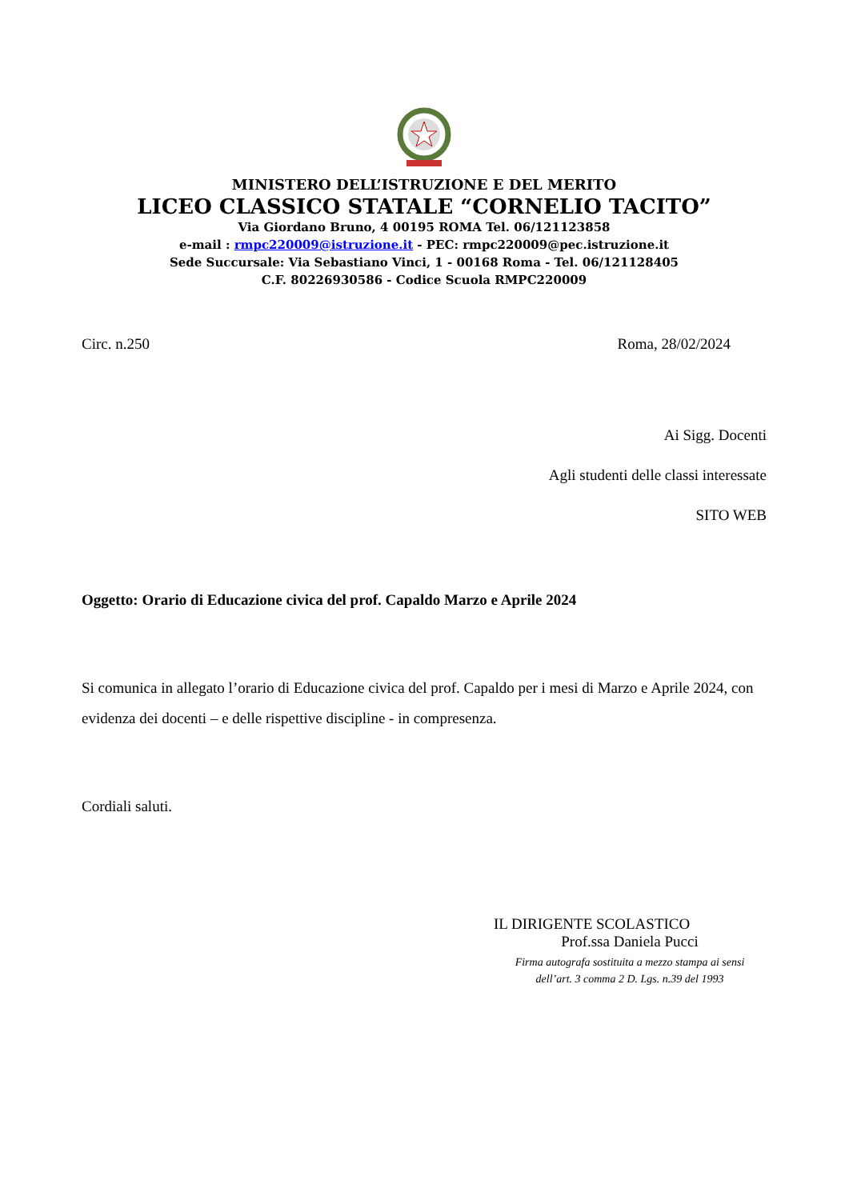MINISTERO DELL’ISTRUZIONE E DEL MERITO
LICEO CLASSICO STATALE “CORNELIO TACITO”
Via Giordano Bruno, 4 00195 ROMA Tel. 06/121123858
e-mail : rmpc220009@istruzione.it - PEC: rmpc220009@pec.istruzione.it
Sede Succursale: Via Sebastiano Vinci, 1 - 00168 Roma - Tel. 06/121128405
C.F. 80226930586 - Codice Scuola RMPC220009
Circ. n.250 Roma, 28/02/2024
Ai Sigg. Docenti
Agli studenti delle classi interessate
SITO WEB
Oggetto: Orario di Educazione civica del prof. Capaldo Marzo e Aprile 2024
Si comunica in allegato l’orario di Educazione civica del prof. Capaldo per i mesi di Marzo e Aprile 2024, con evidenza dei docenti – e delle rispettive discipline - in compresenza.
Cordiali saluti.
IL DIRIGENTE SCOLASTICO
Prof.ssa Daniela Pucci
Firma autografa sostituita a mezzo stampa ai sensi
dell’art. 3 comma 2 D. Lgs. n.39 del 1993